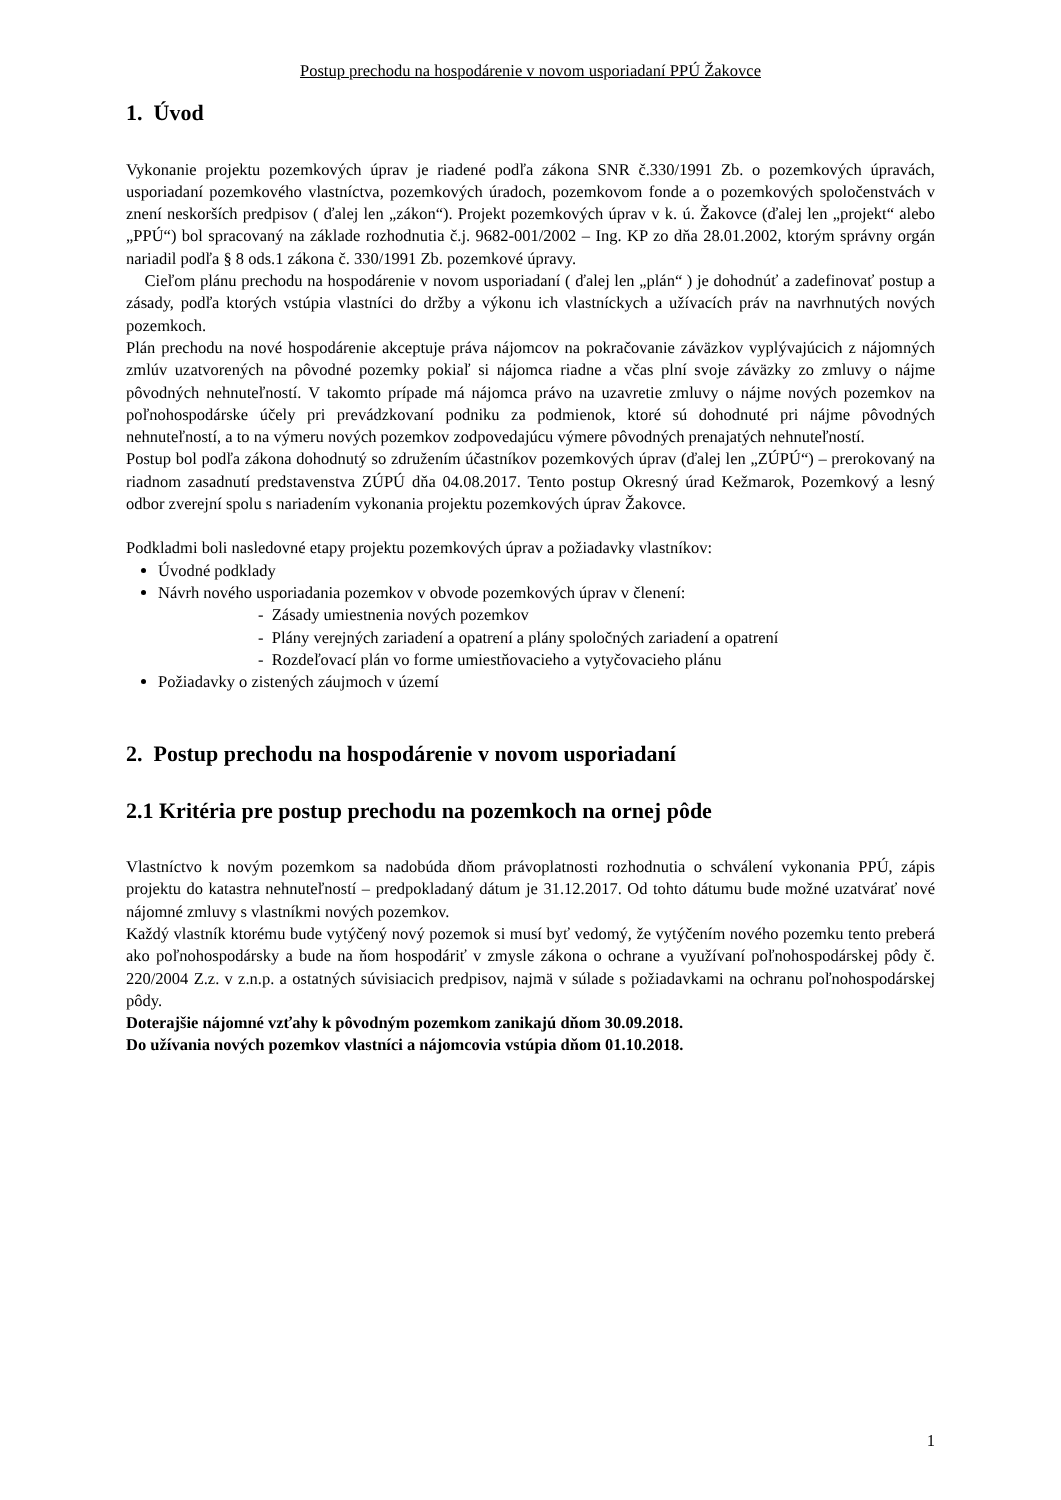Postup prechodu na hospodárenie v novom usporiadaní PPÚ Žakovce
1. Úvod
Vykonanie projektu pozemkových úprav je riadené podľa zákona SNR č.330/1991 Zb. o pozemkových úpravách, usporiadaní pozemkového vlastníctva, pozemkových úradoch, pozemkovom fonde a o pozemkových spoločenstvách v znení neskorších predpisov ( ďalej len „zákon“). Projekt pozemkových úprav v k. ú. Žakovce (ďalej len „projekt“ alebo „PPÚ“) bol spracovaný na základe rozhodnutia č.j. 9682-001/2002 – Ing. KP zo dňa 28.01.2002, ktorým správny orgán nariadil podľa § 8 ods.1 zákona č. 330/1991 Zb. pozemkové úpravy.
Cieľom plánu prechodu na hospodárenie v novom usporiadaní ( ďalej len „plán“ ) je dohodnúť a zadefinovať postup a zásady, podľa ktorých vstúpia vlastníci do držby a výkonu ich vlastníckych a užívacích práv na navrhnutých nových pozemkoch.
Plán prechodu na nové hospodárenie akceptuje práva nájomcov na pokračovanie záväzkov vyplývajúcich z nájomných zmlúv uzatvorených na pôvodné pozemky pokiaľ si nájomca riadne a včas plní svoje záväzky zo zmluvy o nájme pôvodných nehnuteľností. V takomto prípade má nájomca právo na uzavretie zmluvy o nájme nových pozemkov na poľnohospodárske účely pri prevádzkovaní podniku za podmienok, ktoré sú dohodnuté pri nájme pôvodných nehnuteľností, a to na výmeru nových pozemkov zodpovedajúcu výmere pôvodných prenajatých nehnuteľností.
Postup bol podľa zákona dohodnutý so združením účastníkov pozemkových úprav (ďalej len „ZÚPÚ“) – prerokovaný na riadnom zasadnutí predstavenstva ZÚPÚ dňa 04.08.2017. Tento postup Okresný úrad Kežmarok, Pozemkový a lesný odbor zverejní spolu s nariadením vykonania projektu pozemkových úprav Žakovce.
Podkladmi boli nasledovné etapy projektu pozemkových úprav a požiadavky vlastníkov:
Úvodné podklady
Návrh nového usporiadania pozemkov v obvode pozemkových úprav v členení:
- Zásady umiestnenia nových pozemkov
- Plány verejných zariadení a opatrení a plány spoločných zariadení a opatrení
- Rozdeľovací plán vo forme umiestňovacieho a vytyčovacieho plánu
Požiadavky o zistených záujmoch v území
2. Postup prechodu na hospodárenie v novom usporiadaní
2.1 Kritéria pre postup prechodu na pozemkoch na ornej pôde
Vlastníctvo k novým pozemkom sa nadobúda dňom právoplatnosti rozhodnutia o schválení vykonania PPÚ, zápis projektu do katastra nehnuteľností – predpokladaný dátum je 31.12.2017. Od tohto dátumu bude možné uzatvárať nové nájomné zmluvy s vlastníkmi nových pozemkov.
Každý vlastník ktorému bude vytýčený nový pozemok si musí byť vedomý, že vytýčením nového pozemku tento preberá ako poľnohospodársky a bude na ňom hospodáriť v zmysle zákona o ochrane a využívaní poľnohospodárskej pôdy č. 220/2004 Z.z. v z.n.p. a ostatných súvisiacich predpisov, najmä v súlade s požiadavkami na ochranu poľnohospodárskej pôdy.
Doterajšie nájomné vzťahy k pôvodným pozemkom zanikajú dňom 30.09.2018.
Do užívania nových pozemkov vlastníci a nájomcovia vstúpia dňom 01.10.2018.
1